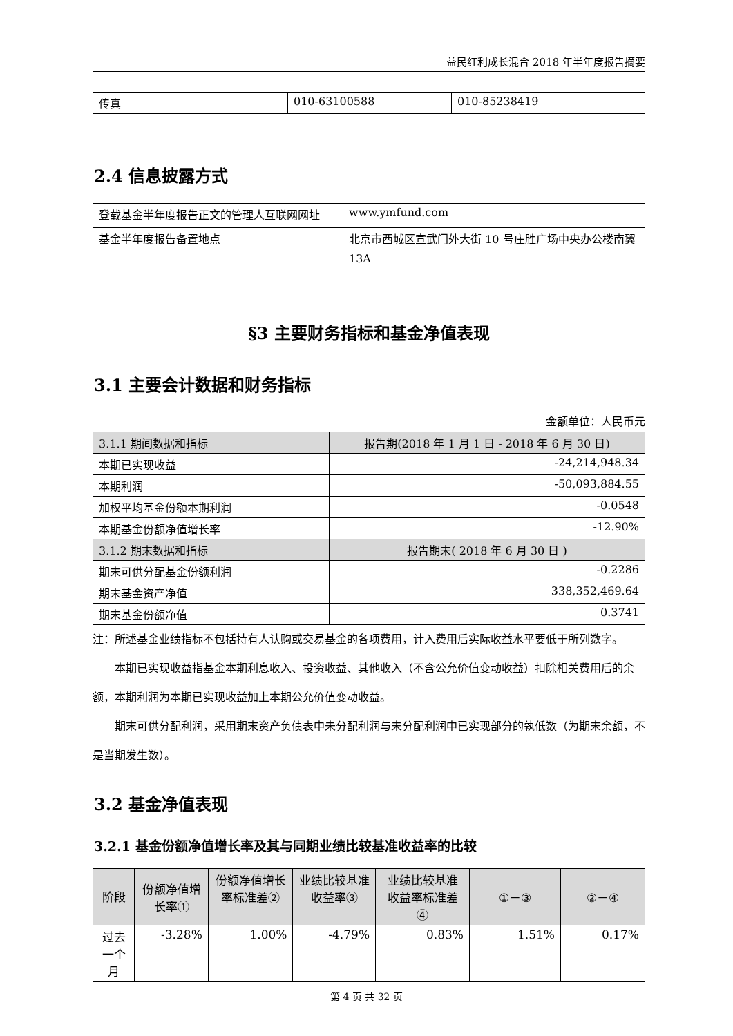益民红利成长混合 2018 年半年度报告摘要
| 传真 | 010-63100588 | 010-85238419 |
2.4 信息披露方式
| 登载基金半年度报告正文的管理人互联网网址 | www.ymfund.com |
| 基金半年度报告备置地点 | 北京市西城区宣武门外大街 10 号庄胜广场中央办公楼南翼 13A |
§3 主要财务指标和基金净值表现
3.1 主要会计数据和财务指标
金额单位：人民币元
| 3.1.1 期间数据和指标 | 报告期(2018 年 1 月 1 日 - 2018 年 6 月 30 日) |
| 本期已实现收益 | -24,214,948.34 |
| 本期利润 | -50,093,884.55 |
| 加权平均基金份额本期利润 | -0.0548 |
| 本期基金份额净值增长率 | -12.90% |
| 3.1.2 期末数据和指标 | 报告期末( 2018 年 6 月 30 日 ) |
| 期末可供分配基金份额利润 | -0.2286 |
| 期末基金资产净值 | 338,352,469.64 |
| 期末基金份额净值 | 0.3741 |
注：所述基金业绩指标不包括持有人认购或交易基金的各项费用，计入费用后实际收益水平要低于所列数字。
本期已实现收益指基金本期利息收入、投资收益、其他收入（不含公允价值变动收益）扣除相关费用后的余额，本期利润为本期已实现收益加上本期公允价值变动收益。
期末可供分配利润，采用期末资产负债表中未分配利润与未分配利润中已实现部分的孰低数（为期末余额，不是当期发生数）。
3.2 基金净值表现
3.2.1 基金份额净值增长率及其与同期业绩比较基准收益率的比较
| 阶段 | 份额净值增长率① | 份额净值增长率标准差② | 业绩比较基准收益率③ | 业绩比较基准收益率标准差④ | ①－③ | ②－④ |
| 过去一个月 | -3.28% | 1.00% | -4.79% | 0.83% | 1.51% | 0.17% |
第 4 页 共 32 页